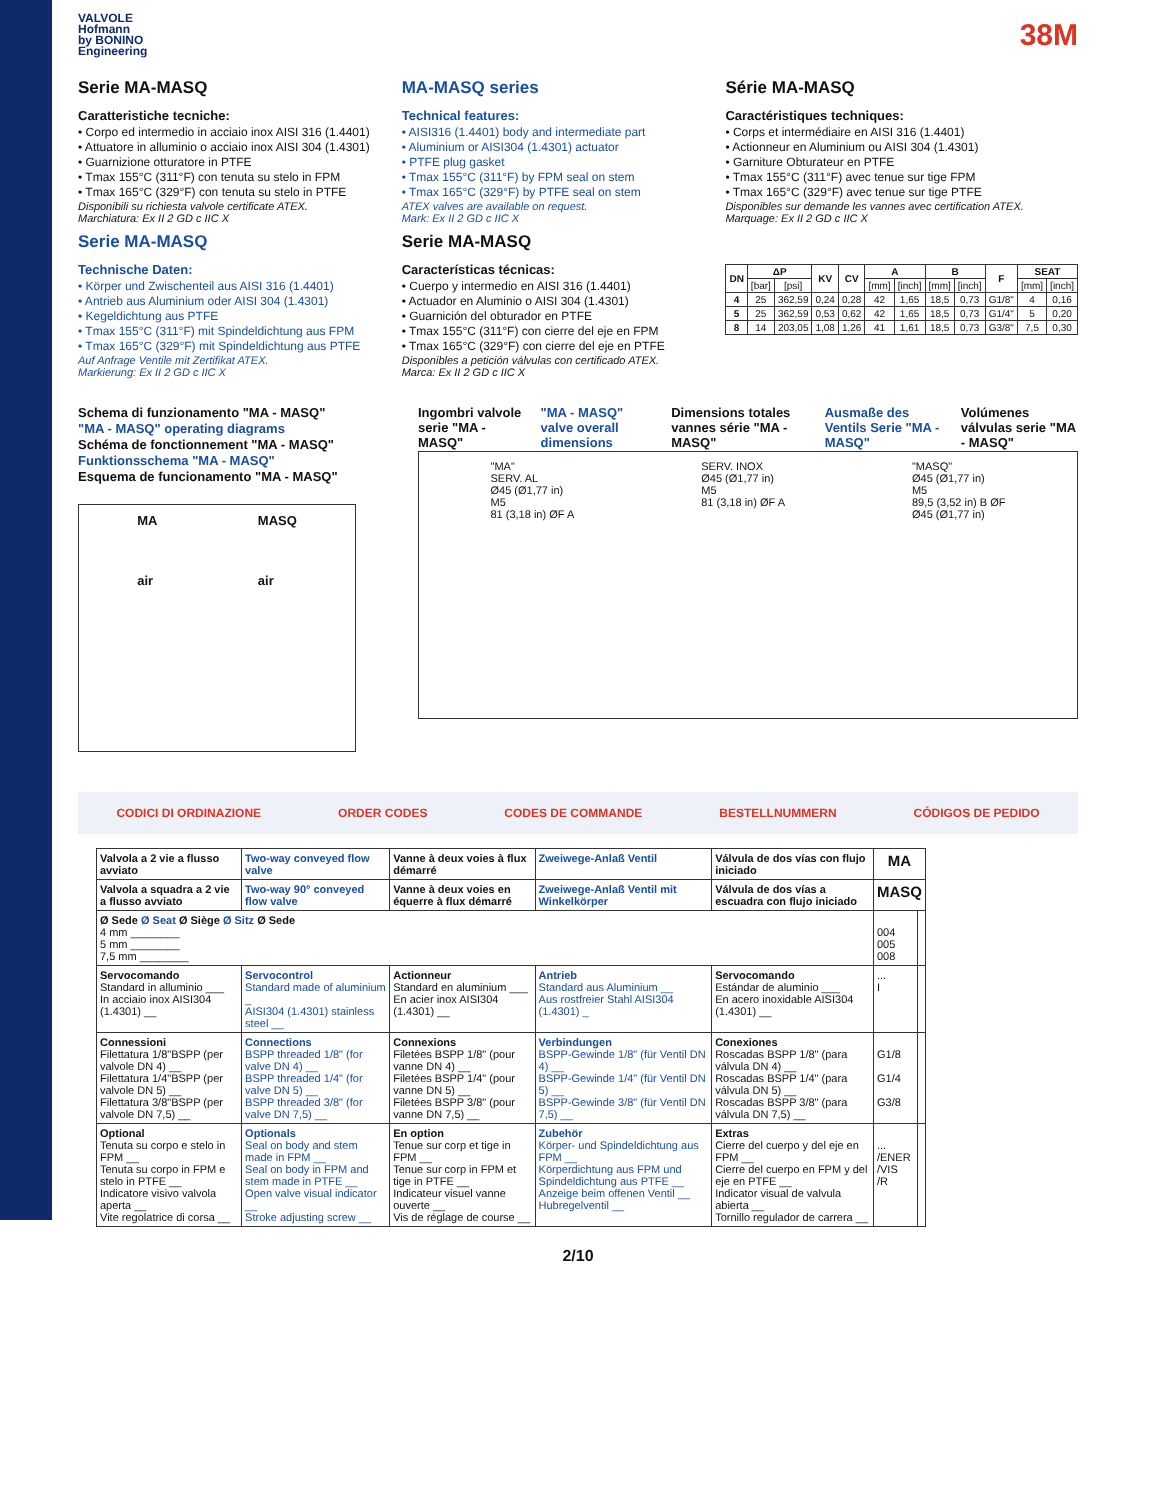VALVOLE
Hofmann
by BONINO
Engineering
38M
Serie MA-MASQ
Caratteristiche tecniche:
• Corpo ed intermedio in acciaio inox AISI 316 (1.4401)
• Attuatore in alluminio o acciaio inox AISI 304 (1.4301)
• Guarnizione otturatore in PTFE
• Tmax 155°C (311°F) con tenuta su stelo in FPM
• Tmax 165°C (329°F) con tenuta su stelo in PTFE
Disponibili su richiesta valvole certificate ATEX.
Marchiatura: Ex II 2 GD c IIC X
Serie MA-MASQ
Technische Daten:
• Körper und Zwischenteil aus AISI 316 (1.4401)
• Antrieb aus Aluminium oder AISI 304 (1.4301)
• Kegeldichtung aus PTFE
• Tmax 155°C (311°F) mit Spindeldichtung aus FPM
• Tmax 165°C (329°F) mit Spindeldichtung aus PTFE
Auf Anfrage Ventile mit Zertifikat ATEX.
Markierung: Ex II 2 GD c IIC X
MA-MASQ series
Technical features:
• AISI316 (1.4401) body and intermediate part
• Aluminium or AISI304 (1.4301) actuator
• PTFE plug gasket
• Tmax 155°C (311°F) by FPM seal on stem
• Tmax 165°C (329°F) by PTFE seal on stem
ATEX valves are available on request.
Mark: Ex II 2 GD c IIC X
Serie MA-MASQ
Características técnicas:
• Cuerpo y intermedio en AISI 316 (1.4401)
• Actuador en Aluminio o AISI 304 (1.4301)
• Guarnición del obturador en PTFE
• Tmax 155°C (311°F) con cierre del eje en FPM
• Tmax 165°C (329°F) con cierre del eje en PTFE
Disponibles a petición válvulas con certificado ATEX.
Marca: Ex II 2 GD c IIC X
Série MA-MASQ
Caractéristiques techniques:
• Corps et intermédiaire en AISI 316 (1.4401)
• Actionneur en Aluminium ou AISI 304 (1.4301)
• Garniture Obturateur en PTFE
• Tmax 155°C (311°F) avec tenue sur tige FPM
• Tmax 165°C (329°F) avec tenue sur tige PTFE
Disponibles sur demande les vannes avec certification ATEX.
Marquage: Ex II 2 GD c IIC X
| DN | ΔP | | KV | CV | A | | B | | F | SEAT | |
| --- | --- | --- | --- | --- | --- | --- | --- | --- | --- | --- | --- |
| | [bar] | [psi] | | | [mm] | [inch] | [mm] | [inch] | | [mm] | [inch] |
| 4 | 25 | 362,59 | 0,24 | 0,28 | 42 | 1,65 | 18,5 | 0,73 | G1/8" | 4 | 0,16 |
| 5 | 25 | 362,59 | 0,53 | 0,62 | 42 | 1,65 | 18,5 | 0,73 | G1/4" | 5 | 0,20 |
| 8 | 14 | 203,05 | 1,08 | 1,26 | 41 | 1,61 | 18,5 | 0,73 | G3/8" | 7,5 | 0,30 |
Schema di funzionamento "MA - MASQ"
"MA - MASQ" operating diagrams
Schéma de fonctionnement "MA - MASQ"
Funktionsschema "MA - MASQ"
Esquema de funcionamento "MA - MASQ"
MA
air MASQ
air
Ingombri valvole serie "MA - MASQ"
"MA - MASQ" valve overall dimensions
Dimensions totales vannes série "MA - MASQ"
Ausmaße des Ventils Serie "MA - MASQ"
Volúmenes válvulas serie "MA - MASQ"
"MA"
SERV. AL
Ø45 (Ø1,77 in)
M5
81 (3,18 in) ØF A SERV. INOX
Ø45 (Ø1,77 in)
M5
81 (3,18 in) ØF A "MASQ"
Ø45 (Ø1,77 in)
M5
89,5 (3,52 in) B ØF
Ø45 (Ø1,77 in)
CODICI DI ORDINAZIONE ORDER CODES CODES DE COMMANDE BESTELLNUMMERN CÓDIGOS DE PEDIDO
| Valvola a 2 vie a flusso avviato | Two-way conveyed flow valve | Vanne à deux voies à flux démarré | Zweiwege-Anlaß Ventil | Válvula de dos vías con flujo iniciado | MA | |
| Valvola a squadra a 2 vie a flusso avviato | Two-way 90° conveyed flow valve | Vanne à deux voies en équerre à flux démarré | Zweiwege-Anlaß Ventil mit Winkelkörper | Válvula de dos vías a escuadra con flujo iniciado | MASQ | |
| Ø Sede Ø Seat Ø Siège Ø Sitz Ø Sede 4 mm ________ 5 mm ________ 7,5 mm ________ | | | | | 004 005 008 | |
| Servocomando Standard in alluminio ___ In acciaio inox AISI304 (1.4301) __ | Servocontrol Standard made of aluminium _ AISI304 (1.4301) stainless steel __ | Actionneur Standard en aluminium ___ En acier inox AISI304 (1.4301) __ | Antrieb Standard aus Aluminium __ Aus rostfreier Stahl AISI304 (1.4301) _ | Servocomando Estándar de aluminio ___ En acero inoxidable AISI304 (1.4301) __ | ... I | |
| Connessioni Filettatura 1/8"BSPP (per valvole DN 4) __ Filettatura 1/4"BSPP (per valvole DN 5) __ Filettatura 3/8"BSPP (per valvole DN 7,5) __ | Connections BSPP threaded 1/8" (for valve DN 4) __ BSPP threaded 1/4" (for valve DN 5) __ BSPP threaded 3/8" (for valve DN 7,5) __ | Connexions Filetées BSPP 1/8" (pour vanne DN 4) __ Filetées BSPP 1/4" (pour vanne DN 5) __ Filetées BSPP 3/8" (pour vanne DN 7,5) __ | Verbindungen BSPP-Gewinde 1/8" (für Ventil DN 4) __ BSPP-Gewinde 1/4" (für Ventil DN 5) __ BSPP-Gewinde 3/8" (für Ventil DN 7,5) __ | Conexiones Roscadas BSPP 1/8" (para válvula DN 4) __ Roscadas BSPP 1/4" (para válvula DN 5) __ Roscadas BSPP 3/8" (para válvula DN 7,5) __ | G1/8 G1/4 G3/8 | |
| Optional Tenuta su corpo e stelo in FPM __ Tenuta su corpo in FPM e stelo in PTFE __ Indicatore visivo valvola aperta __ Vite regolatrice di corsa __ | Optionals Seal on body and stem made in FPM __ Seal on body in FPM and stem made in PTFE __ Open valve visual indicator __ Stroke adjusting screw __ | En option Tenue sur corp et tige in FPM __ Tenue sur corp in FPM et tige in PTFE __ Indicateur visuel vanne ouverte __ Vis de réglage de course __ | Zubehör Körper- und Spindeldichtung aus FPM __ Körperdichtung aus FPM und Spindeldichtung aus PTFE __ Anzeige beim offenen Ventil __ Hubregelventil __ | Extras Cierre del cuerpo y del eje en FPM __ Cierre del cuerpo en FPM y del eje en PTFE __ Indicator visual de valvula abierta __ Tornillo regulador de carrera __ | ... /ENER /VIS /R | |
2/10